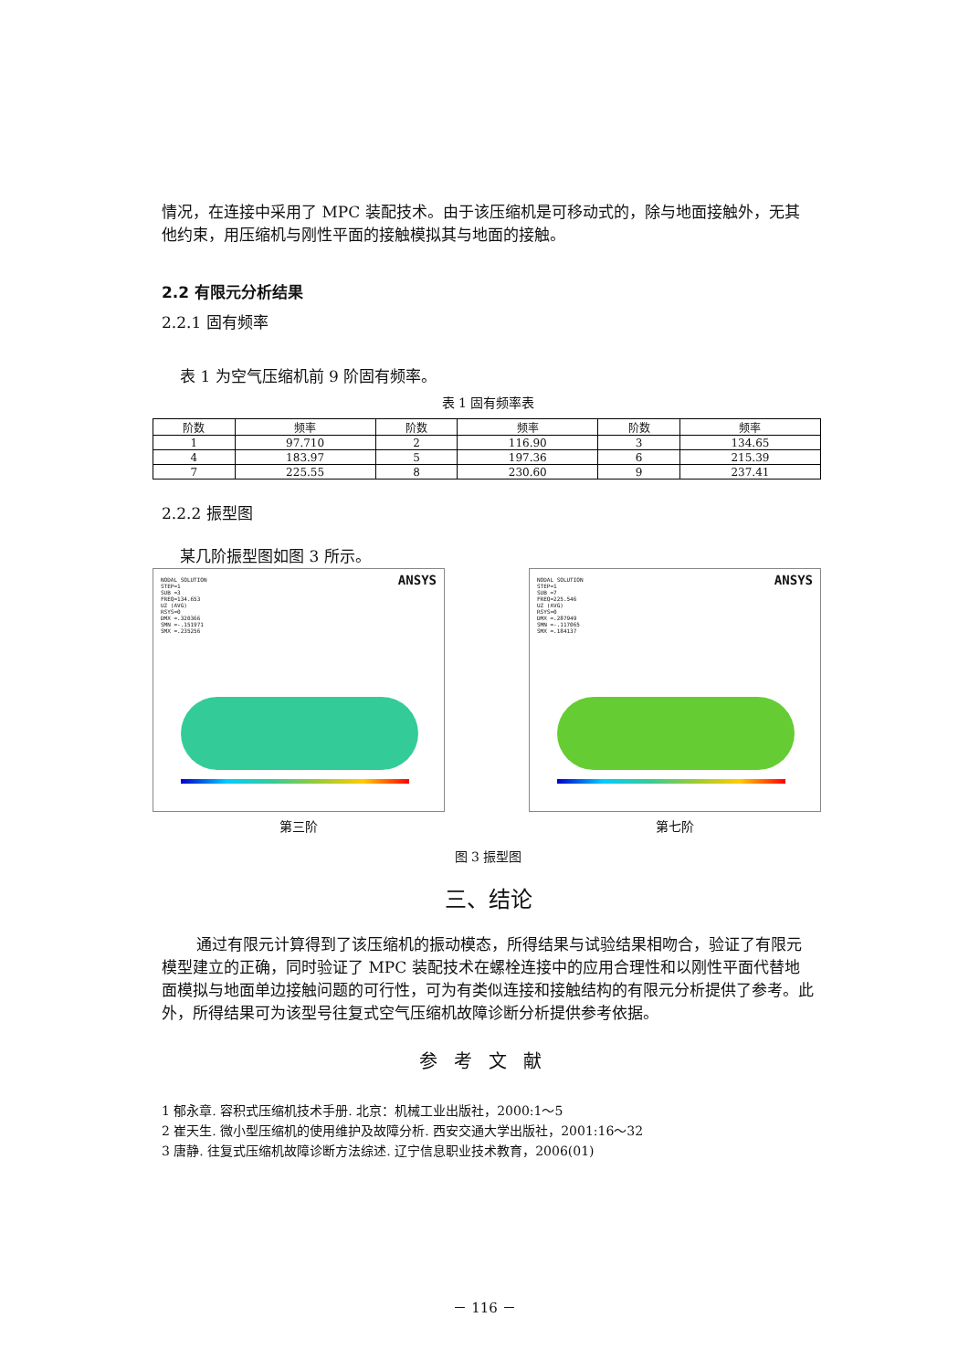情况，在连接中采用了 MPC 装配技术。由于该压缩机是可移动式的，除与地面接触外，无其他约束，用压缩机与刚性平面的接触模拟其与地面的接触。
2.2 有限元分析结果
2.2.1 固有频率
表 1 为空气压缩机前 9 阶固有频率。
表 1 固有频率表
| 阶数 | 频率 | 阶数 | 频率 | 阶数 | 频率 |
| --- | --- | --- | --- | --- | --- |
| 1 | 97.710 | 2 | 116.90 | 3 | 134.65 |
| 4 | 183.97 | 5 | 197.36 | 6 | 215.39 |
| 7 | 225.55 | 8 | 230.60 | 9 | 237.41 |
2.2.2 振型图
某几阶振型图如图 3 所示。
NODAL SOLUTION
STEP=1
SUB =3
FREQ=134.653
UZ (AVG)
RSYS=0
DMX =.320366
SMN =-.151971
SMX =.235256
ANSYS
第三阶
NODAL SOLUTION
STEP=1
SUB =7
FREQ=225.546
UZ (AVG)
RSYS=0
DMX =.287949
SMN =-.117065
SMX =.184137
ANSYS
第七阶
图 3 振型图
三、结论
通过有限元计算得到了该压缩机的振动模态，所得结果与试验结果相吻合，验证了有限元模型建立的正确，同时验证了 MPC 装配技术在螺栓连接中的应用合理性和以刚性平面代替地面模拟与地面单边接触问题的可行性，可为有类似连接和接触结构的有限元分析提供了参考。此外，所得结果可为该型号往复式空气压缩机故障诊断分析提供参考依据。
参考文献
1 郁永章. 容积式压缩机技术手册. 北京：机械工业出版社，2000:1～5
2 崔天生. 微小型压缩机的使用维护及故障分析. 西安交通大学出版社，2001:16～32
3 唐静. 往复式压缩机故障诊断方法综述. 辽宁信息职业技术教育，2006(01)
－ 116 －